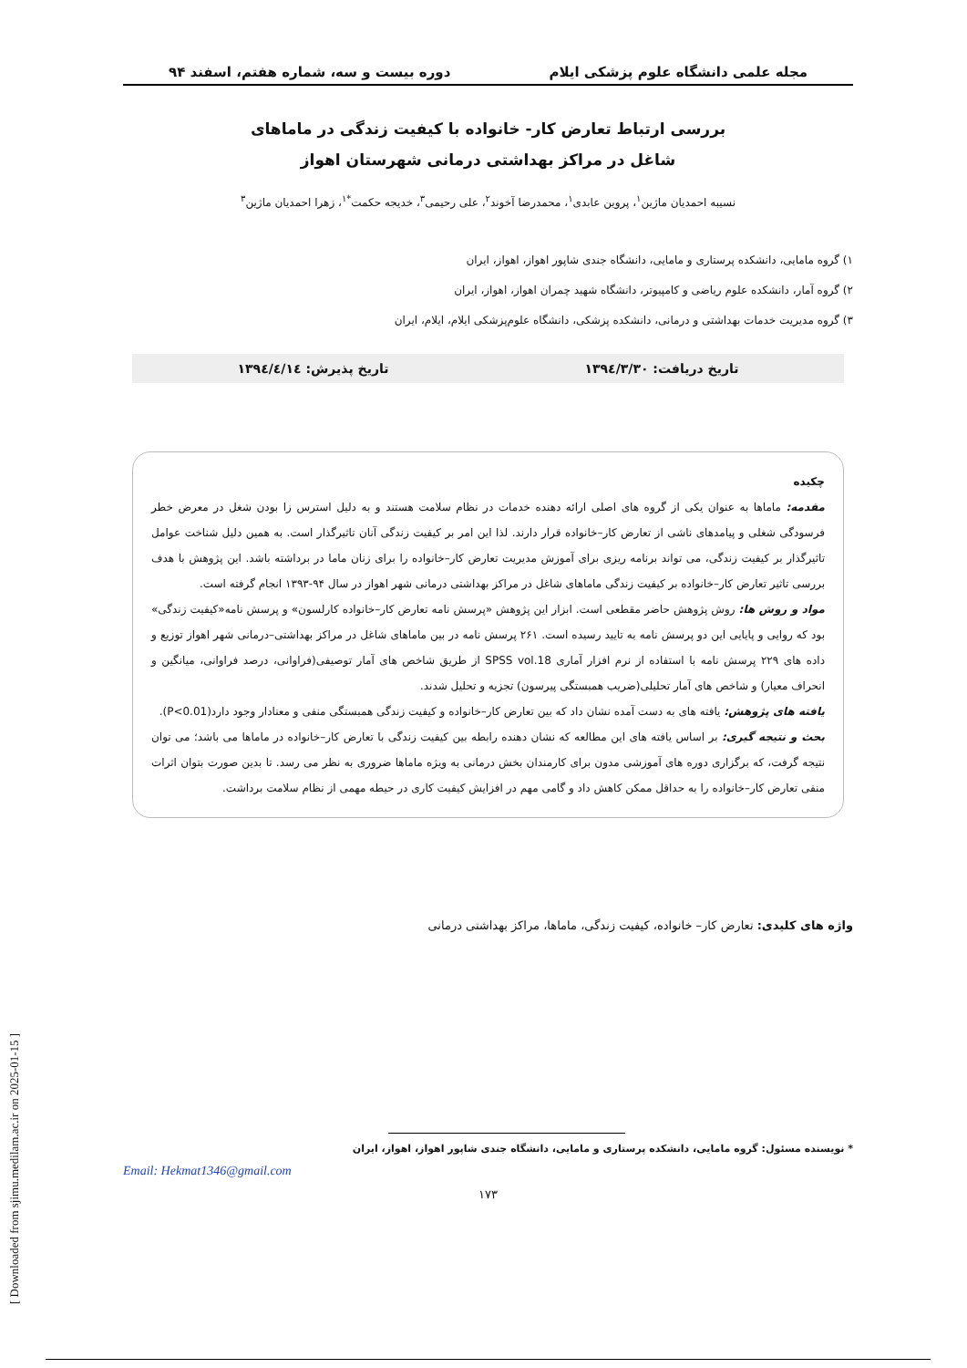مجله علمی دانشگاه علوم پزشکی ایلام دوره بیست و سه، شماره هفتم، اسفند ۹۴
بررسی ارتباط تعارض کار- خانواده با کیفیت زندگی در ماماهای
شاغل در مراکز بهداشتی درمانی شهرستان اهواز
نسیبه احمدیان ماژین<sup>۱</sup>، پروین عابدی<sup>۱</sup>، محمدرضا آخوند<sup>۲</sup>، علی رحیمی<sup>۳</sup>، خدیجه حکمت<sup>*۱</sup>، زهرا احمدیان ماژین<sup>۳</sup>
۱) گروه مامایی، دانشکده پرستاری و مامایی، دانشگاه جندی شاپور اهواز، اهواز، ایران
۲) گروه آمار، دانشکده علوم ریاضی و کامپیوتر، دانشگاه شهید چمران اهواز، اهواز، ایران
۳) گروه مدیریت خدمات بهداشتی و درمانی، دانشکده پزشکی، دانشگاه علوم‌پزشکی ایلام، ایلام، ایران
تاریخ دریافت: ۱۳۹٤/۳/۳۰ تاریخ پذیرش: ۱۳۹٤/٤/۱٤
چکیده
مقدمه: ماماها به عنوان یکی از گروه های اصلی ارائه دهنده خدمات در نظام سلامت هستند و به دلیل استرس زا بودن شغل در معرض خطر فرسودگی شغلی و پیامدهای ناشی از تعارض کار–خانواده قرار دارند. لذا این امر بر کیفیت زندگی آنان تاثیرگذار است. به همین دلیل شناخت عوامل تاثیرگذار بر کیفیت زندگی، می تواند برنامه ریزی برای آموزش مدیریت تعارض کار–خانواده را برای زنان ماما در برداشته باشد. این پژوهش با هدف بررسی تاثیر تعارض کار–خانواده بر کیفیت زندگی ماماهای شاغل در مراکز بهداشتی درمانی شهر اهواز در سال ۹۴-۱۳۹۳ انجام گرفته است.
مواد و روش ها: روش پژوهش حاضر مقطعی است. ابزار این پژوهش «پرسش نامه تعارض کار–خانواده کارلسون» و پرسش نامه«کیفیت زندگی» بود که روایی و پایایی این دو پرسش نامه به تایید رسیده است. ۲۶۱ پرسش نامه در بین ماماهای شاغل در مراکز بهداشتی–درمانی شهر اهواز توزیع و داده های ۲۲۹ پرسش نامه با استفاده از نرم افزار آماری SPSS vol.18 از طریق شاخص های آمار توصیفی(فراوانی، درصد فراوانی، میانگین و انحراف معیار) و شاخص های آمار تحلیلی(ضریب همبستگی پیرسون) تجزیه و تحلیل شدند.
یافته های پژوهش: یافته های به دست آمده نشان داد که بین تعارض کار–خانواده و کیفیت زندگی همبستگی منفی و معنادار وجود دارد(P<0.01).
بحث و نتیجه گیری: بر اساس یافته های این مطالعه که نشان دهنده رابطه بین کیفیت زندگی با تعارض کار–خانواده در ماماها می باشد؛ می توان نتیجه گرفت، که برگزاری دوره های آموزشی مدون برای کارمندان بخش درمانی به ویژه ماماها ضروری به نظر می رسد. تا بدین صورت بتوان اثرات منفی تعارض کار–خانواده را به حداقل ممکن کاهش داد و گامی مهم در افزایش کیفیت کاری در حیطه مهمی از نظام سلامت برداشت.
واژه های کلیدی: تعارض کار– خانواده، کیفیت زندگی، ماماها، مراکز بهداشتی درمانی
* نویسنده مسئول: گروه مامایی، دانشکده پرستاری و مامایی، دانشگاه جندی شاپور اهواز، اهواز، ایران
Email: Hekmat1346@gmail.com
۱۷۳
[ Downloaded from sjimu.medilam.ac.ir on 2025-01-15 ]